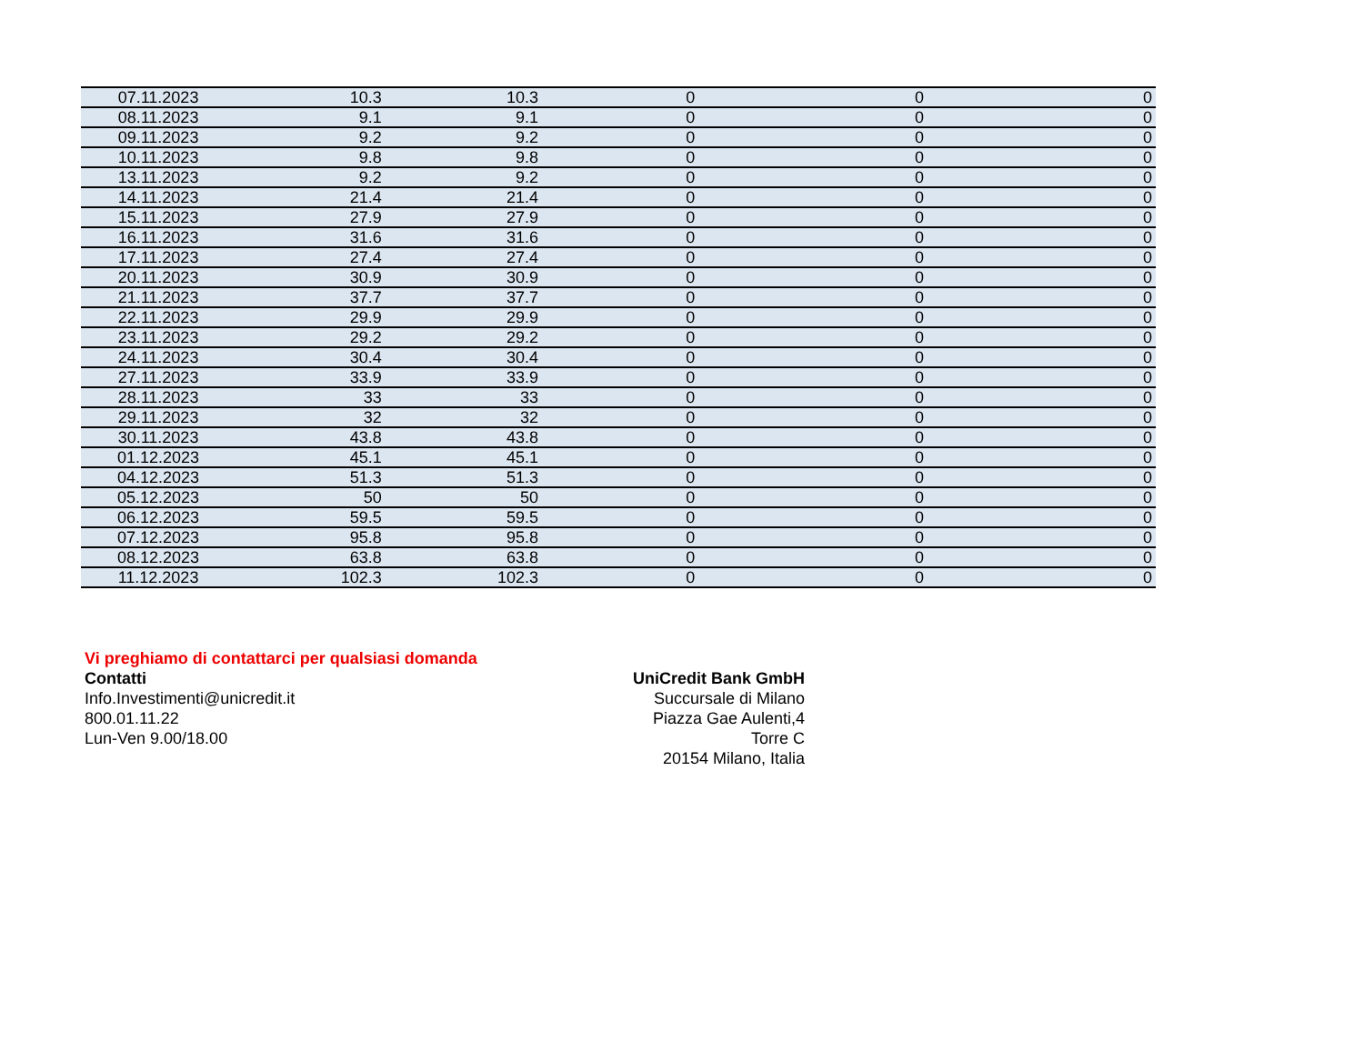| 07.11.2023 | 10.3 | 10.3 | 0 | 0 | 0 |
| 08.11.2023 | 9.1 | 9.1 | 0 | 0 | 0 |
| 09.11.2023 | 9.2 | 9.2 | 0 | 0 | 0 |
| 10.11.2023 | 9.8 | 9.8 | 0 | 0 | 0 |
| 13.11.2023 | 9.2 | 9.2 | 0 | 0 | 0 |
| 14.11.2023 | 21.4 | 21.4 | 0 | 0 | 0 |
| 15.11.2023 | 27.9 | 27.9 | 0 | 0 | 0 |
| 16.11.2023 | 31.6 | 31.6 | 0 | 0 | 0 |
| 17.11.2023 | 27.4 | 27.4 | 0 | 0 | 0 |
| 20.11.2023 | 30.9 | 30.9 | 0 | 0 | 0 |
| 21.11.2023 | 37.7 | 37.7 | 0 | 0 | 0 |
| 22.11.2023 | 29.9 | 29.9 | 0 | 0 | 0 |
| 23.11.2023 | 29.2 | 29.2 | 0 | 0 | 0 |
| 24.11.2023 | 30.4 | 30.4 | 0 | 0 | 0 |
| 27.11.2023 | 33.9 | 33.9 | 0 | 0 | 0 |
| 28.11.2023 | 33 | 33 | 0 | 0 | 0 |
| 29.11.2023 | 32 | 32 | 0 | 0 | 0 |
| 30.11.2023 | 43.8 | 43.8 | 0 | 0 | 0 |
| 01.12.2023 | 45.1 | 45.1 | 0 | 0 | 0 |
| 04.12.2023 | 51.3 | 51.3 | 0 | 0 | 0 |
| 05.12.2023 | 50 | 50 | 0 | 0 | 0 |
| 06.12.2023 | 59.5 | 59.5 | 0 | 0 | 0 |
| 07.12.2023 | 95.8 | 95.8 | 0 | 0 | 0 |
| 08.12.2023 | 63.8 | 63.8 | 0 | 0 | 0 |
| 11.12.2023 | 102.3 | 102.3 | 0 | 0 | 0 |
Vi preghiamo di contattarci per qualsiasi domanda
Contatti
Info.Investimenti@unicredit.it
800.01.11.22
Lun-Ven 9.00/18.00
UniCredit Bank GmbH
Succursale di Milano
Piazza Gae Aulenti,4
Torre C
20154 Milano, Italia